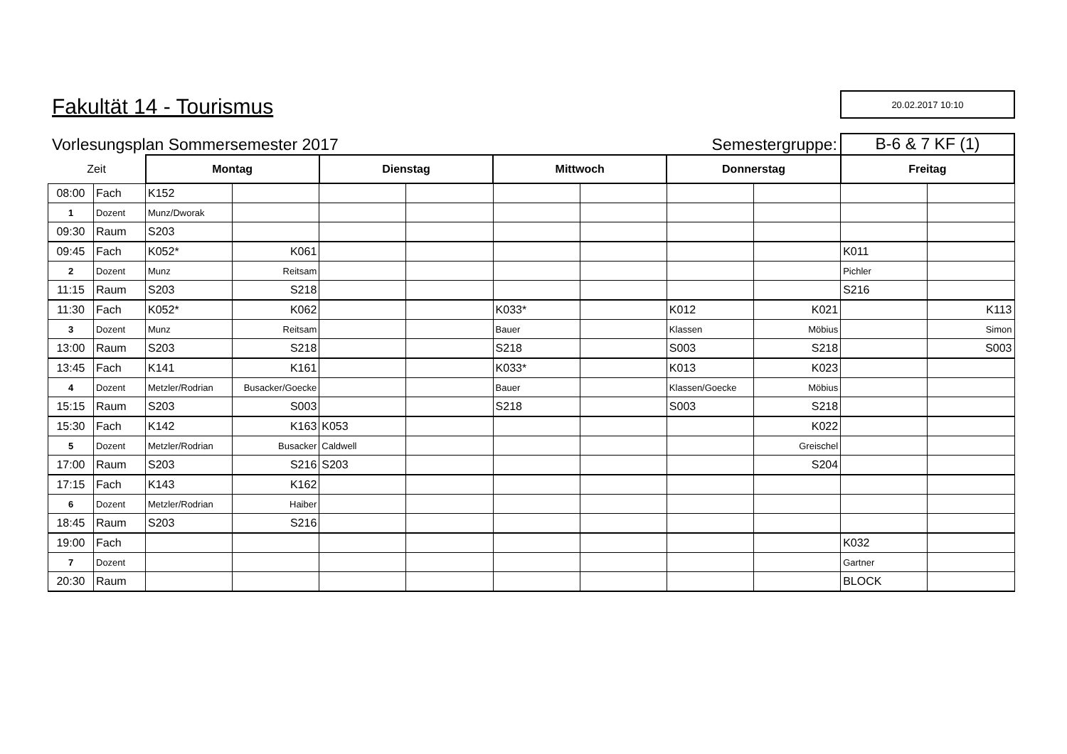Fakultät 14 - Tourismus
20.02.2017 10:10
Vorlesungsplan Sommersemester 2017
Semestergruppe:
B-6 & 7 KF (1)
| Zeit | | Montag | | Dienstag | | Mittwoch | | Donnerstag | | Freitag | |
| 08:00 | Fach | K152 | | | | | | | | | |
| 1 | Dozent | Munz/Dworak | | | | | | | | | |
| 09:30 | Raum | S203 | | | | | | | | | |
| 09:45 | Fach | K052* | K061 | | | | | | | K011 | |
| 2 | Dozent | Munz | Reitsam | | | | | | | Pichler | |
| 11:15 | Raum | S203 | S218 | | | | | | | S216 | |
| 11:30 | Fach | K052* | K062 | | | K033* | | K012 | K021 | | K113 |
| 3 | Dozent | Munz | Reitsam | | | Bauer | | Klassen | Möbius | | Simon |
| 13:00 | Raum | S203 | S218 | | | S218 | | S003 | S218 | | S003 |
| 13:45 | Fach | K141 | K161 | | | K033* | | K013 | K023 | | |
| 4 | Dozent | Metzler/Rodrian | Busacker/Goecke | | | Bauer | | Klassen/Goecke | Möbius | | |
| 15:15 | Raum | S203 | S003 | | | S218 | | S003 | S218 | | |
| 15:30 | Fach | K142 | K163 | K053 | | | | | K022 | | |
| 5 | Dozent | Metzler/Rodrian | Busacker | Caldwell | | | | | Greischel | | |
| 17:00 | Raum | S203 | S216 | S203 | | | | | S204 | | |
| 17:15 | Fach | K143 | K162 | | | | | | | | |
| 6 | Dozent | Metzler/Rodrian | Haiber | | | | | | | | |
| 18:45 | Raum | S203 | S216 | | | | | | | | |
| 19:00 | Fach | | | | | | | | | K032 | |
| 7 | Dozent | | | | | | | | | Gartner | |
| 20:30 | Raum | | | | | | | | | BLOCK | |